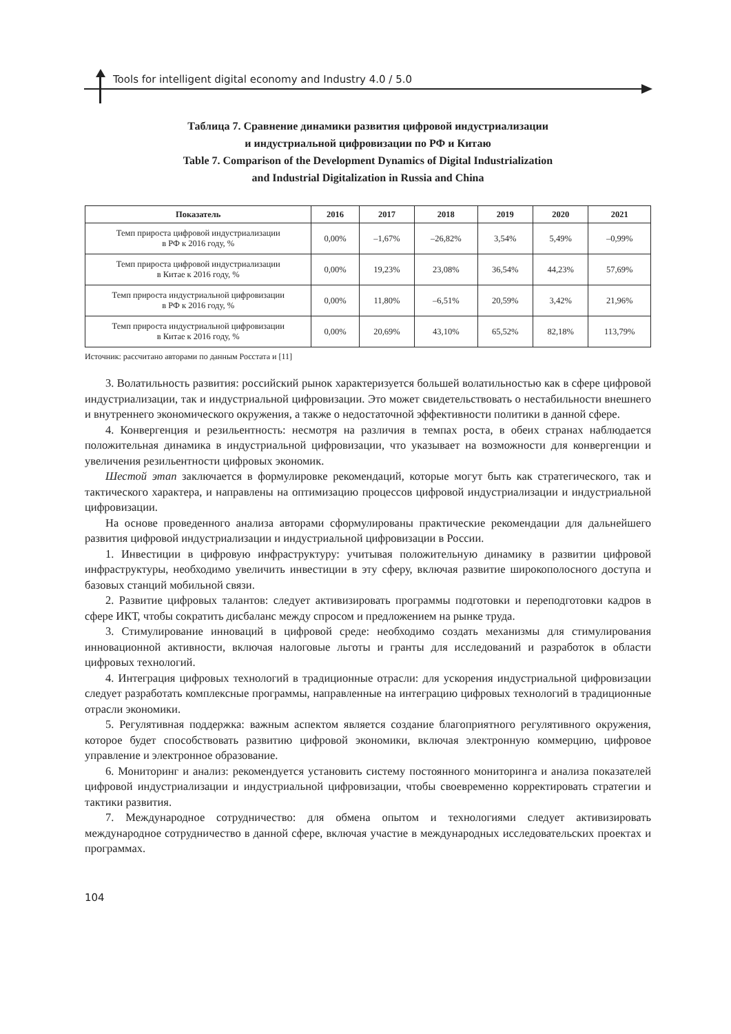Tools for intelligent digital economy and Industry 4.0 / 5.0
Таблица 7. Сравнение динамики развития цифровой индустриализации
и индустриальной цифровизации по РФ и Китаю
Table 7. Comparison of the Development Dynamics of Digital Industrialization
and Industrial Digitalization in Russia and China
| Показатель | 2016 | 2017 | 2018 | 2019 | 2020 | 2021 |
| --- | --- | --- | --- | --- | --- | --- |
| Темп прироста цифровой индустриализации в РФ к 2016 году, % | 0,00% | –1,67% | –26,82% | 3,54% | 5,49% | –0,99% |
| Темп прироста цифровой индустриализации в Китае к 2016 году, % | 0,00% | 19,23% | 23,08% | 36,54% | 44,23% | 57,69% |
| Темп прироста индустриальной цифровизации в РФ к 2016 году, % | 0,00% | 11,80% | –6,51% | 20,59% | 3,42% | 21,96% |
| Темп прироста индустриальной цифровизации в Китае к 2016 году, % | 0,00% | 20,69% | 43,10% | 65,52% | 82,18% | 113,79% |
Источник: рассчитано авторами по данным Росстата и [11]
3. Волатильность развития: российский рынок характеризуется большей волатильностью как в сфере цифровой индустриализации, так и индустриальной цифровизации. Это может свидетельствовать о нестабильности внешнего и внутреннего экономического окружения, а также о недостаточной эффективности политики в данной сфере.
4. Конвергенция и резильентность: несмотря на различия в темпах роста, в обеих странах наблюдается положительная динамика в индустриальной цифровизации, что указывает на возможности для конвергенции и увеличения резильентности цифровых экономик.
Шестой этап заключается в формулировке рекомендаций, которые могут быть как стратегического, так и тактического характера, и направлены на оптимизацию процессов цифровой индустриализации и индустриальной цифровизации.
На основе проведенного анализа авторами сформулированы практические рекомендации для дальнейшего развития цифровой индустриализации и индустриальной цифровизации в России.
1. Инвестиции в цифровую инфраструктуру: учитывая положительную динамику в развитии цифровой инфраструктуры, необходимо увеличить инвестиции в эту сферу, включая развитие широкополосного доступа и базовых станций мобильной связи.
2. Развитие цифровых талантов: следует активизировать программы подготовки и переподготовки кадров в сфере ИКТ, чтобы сократить дисбаланс между спросом и предложением на рынке труда.
3. Стимулирование инноваций в цифровой среде: необходимо создать механизмы для стимулирования инновационной активности, включая налоговые льготы и гранты для исследований и разработок в области цифровых технологий.
4. Интеграция цифровых технологий в традиционные отрасли: для ускорения индустриальной цифровизации следует разработать комплексные программы, направленные на интеграцию цифровых технологий в традиционные отрасли экономики.
5. Регулятивная поддержка: важным аспектом является создание благоприятного регулятивного окружения, которое будет способствовать развитию цифровой экономики, включая электронную коммерцию, цифровое управление и электронное образование.
6. Мониторинг и анализ: рекомендуется установить систему постоянного мониторинга и анализа показателей цифровой индустриализации и индустриальной цифровизации, чтобы своевременно корректировать стратегии и тактики развития.
7. Международное сотрудничество: для обмена опытом и технологиями следует активизировать международное сотрудничество в данной сфере, включая участие в международных исследовательских проектах и программах.
104